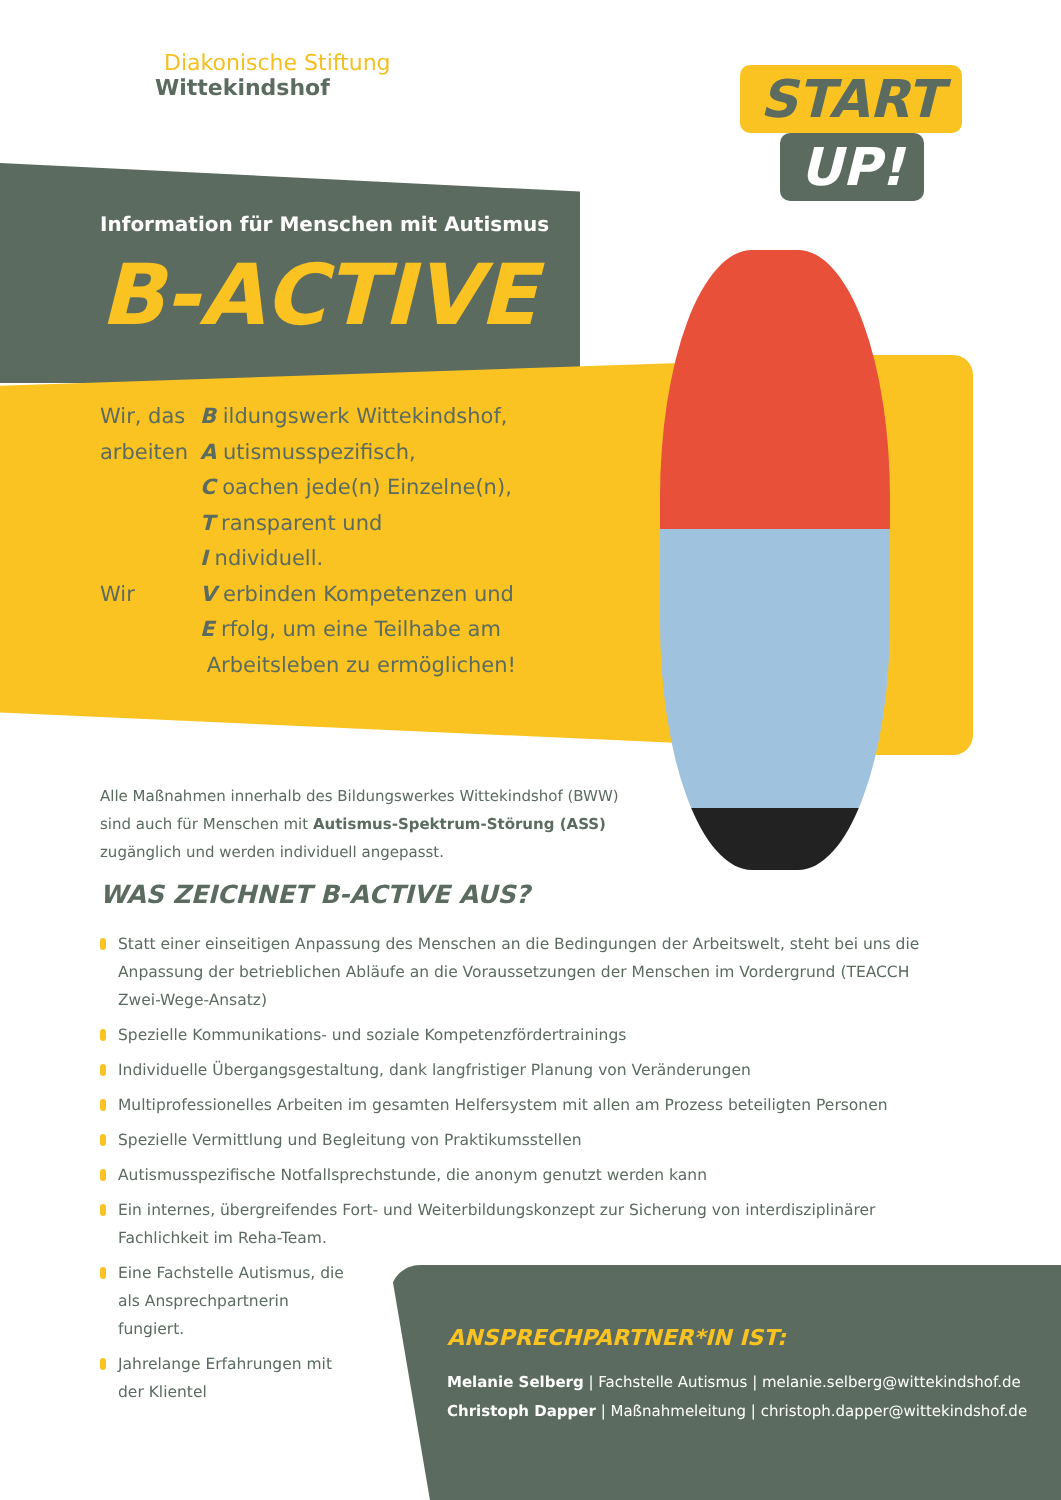Diakonische Stiftung
Wittekindshof
START
UP!
Information für Menschen mit Autismus
B-ACTIVE
| Wir, das | B ildungswerk Wittekindshof, |
| arbeiten | A utismusspezifisch, |
| | C oachen jede(n) Einzelne(n), |
| | T ransparent und |
| | I ndividuell. |
| Wir | V erbinden Kompetenzen und |
| | E rfolg, um eine Teilhabe am |
| | Arbeitsleben zu ermöglichen! |
Alle Maßnahmen innerhalb des Bildungswerkes Wittekindshof (BWW) sind auch für Menschen mit Autismus-Spektrum-Störung (ASS) zugänglich und werden individuell angepasst.
WAS ZEICHNET B-ACTIVE AUS?
Statt einer einseitigen Anpassung des Menschen an die Bedingungen der Arbeitswelt, steht bei uns die Anpassung der betrieblichen Abläufe an die Voraussetzungen der Menschen im Vordergrund (TEACCH Zwei-Wege-Ansatz)
Spezielle Kommunikations- und soziale Kompetenzfördertrainings
Individuelle Übergangsgestaltung, dank langfristiger Planung von Veränderungen
Multiprofessionelles Arbeiten im gesamten Helfersystem mit allen am Prozess beteiligten Personen
Spezielle Vermittlung und Begleitung von Praktikumsstellen
Autismusspezifische Notfallsprechstunde, die anonym genutzt werden kann
Ein internes, übergreifendes Fort- und Weiterbildungskonzept zur Sicherung von interdisziplinärer Fachlichkeit im Reha-Team.
Eine Fachstelle Autismus, die als Ansprechpartnerin fungiert.
Jahrelange Erfahrungen mit der Klientel
ANSPRECHPARTNER*IN IST:
Melanie Selberg | Fachstelle Autismus | melanie.selberg@wittekindshof.de
Christoph Dapper | Maßnahmeleitung | christoph.dapper@wittekindshof.de